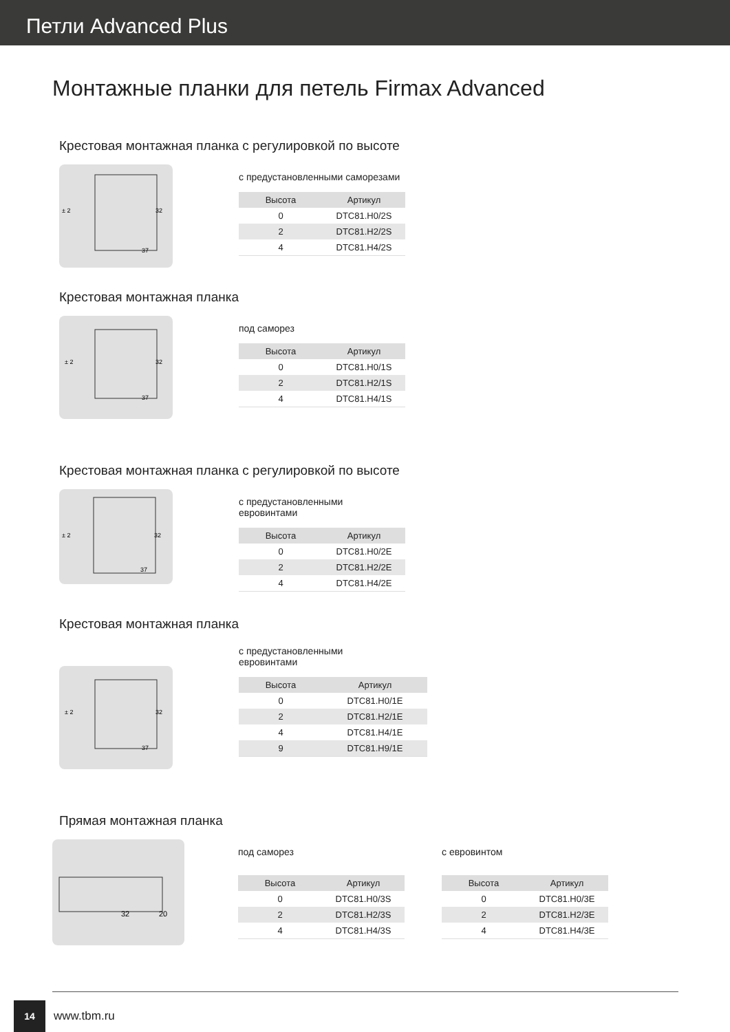Петли Advanced Plus
Монтажные планки для петель Firmax Advanced
Крестовая монтажная планка с регулировкой по высоте
± 2
37
32
с предустановленными саморезами
| Высота | Артикул |
| --- | --- |
| 0 | DTC81.H0/2S |
| 2 | DTC81.H2/2S |
| 4 | DTC81.H4/2S |
Крестовая монтажная планка
± 2
37
32
под саморез
| Высота | Артикул |
| --- | --- |
| 0 | DTC81.H0/1S |
| 2 | DTC81.H2/1S |
| 4 | DTC81.H4/1S |
Крестовая монтажная планка с регулировкой по высоте
± 2
37
32
с предустановленными
евровинтами
| Высота | Артикул |
| --- | --- |
| 0 | DTC81.H0/2E |
| 2 | DTC81.H2/2E |
| 4 | DTC81.H4/2E |
Крестовая монтажная планка
± 2
37
32
с предустановленными
евровинтами
| Высота | Артикул |
| --- | --- |
| 0 | DTC81.H0/1E |
| 2 | DTC81.H2/1E |
| 4 | DTC81.H4/1E |
| 9 | DTC81.H9/1E |
Прямая монтажная планка
32
20
под саморез
| Высота | Артикул |
| --- | --- |
| 0 | DTC81.H0/3S |
| 2 | DTC81.H2/3S |
| 4 | DTC81.H4/3S |
с евровинтом
| Высота | Артикул |
| --- | --- |
| 0 | DTC81.H0/3E |
| 2 | DTC81.H2/3E |
| 4 | DTC81.H4/3E |
14
www.tbm.ru